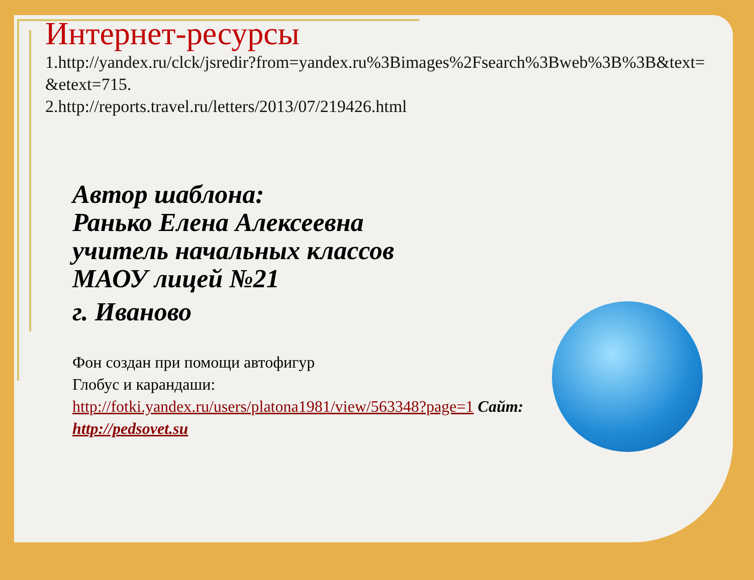Интернет-ресурсы
1.http://yandex.ru/clck/jsredir?from=yandex.ru%3Bimages%2Fsearch%3Bweb%3B%3B&text=&etext=715.
2.http://reports.travel.ru/letters/2013/07/219426.html
Автор шаблона:
Ранько Елена Алексеевна
учитель начальных классов
МАОУ лицей №21
г. Иваново
Фон создан при помощи автофигур
Глобус и карандаши: http://fotki.yandex.ru/users/platona1981/view/563348?page=1 Сайт: http://pedsovet.su